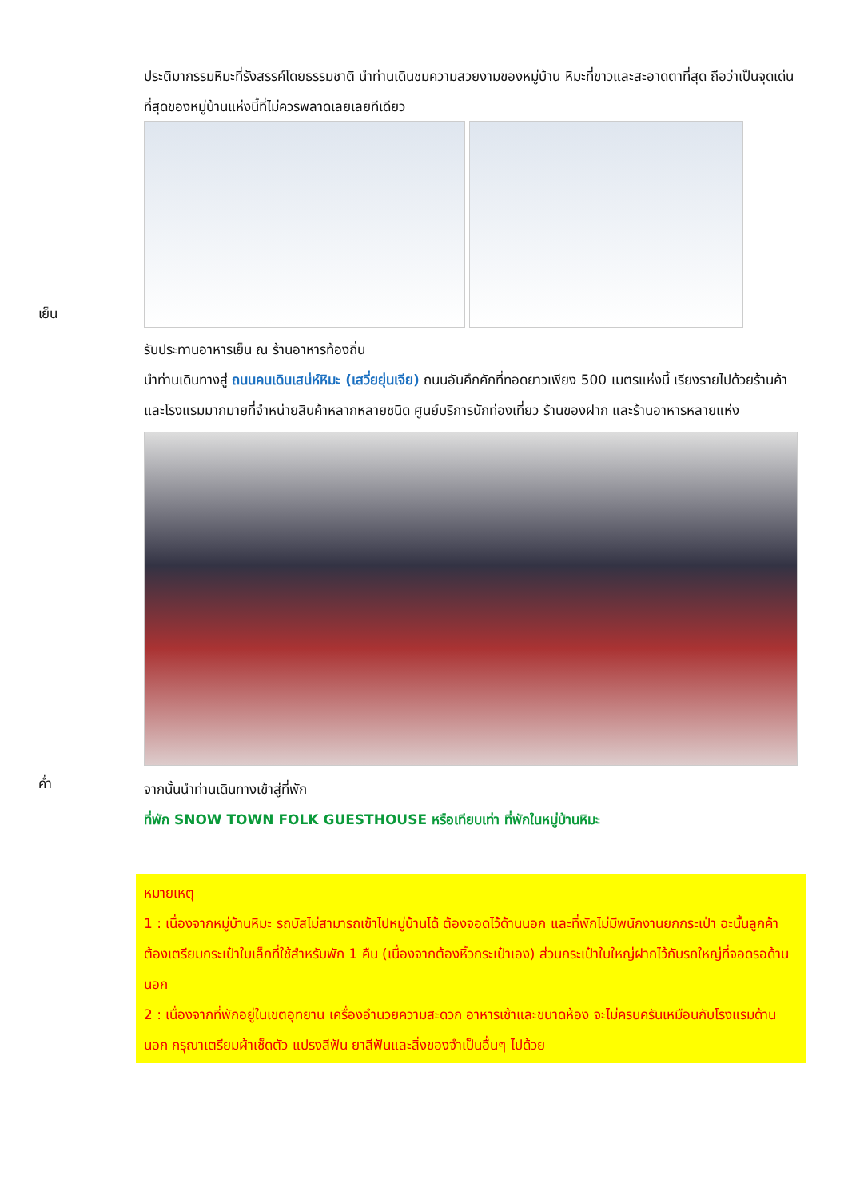ประติมากรรมหิมะที่รังสรรค์โดยธรรมชาติ นำท่านเดินชมความสวยงามของหมู่บ้าน หิมะที่ขาวและสะอาดตาที่สุด ถือว่าเป็นจุดเด่นที่สุดของหมู่บ้านแห่งนี้ที่ไม่ควรพลาดเลยเลยทีเดียว
เย็น
รับประทานอาหารเย็น ณ ร้านอาหารท้องถิ่น
นำท่านเดินทางสู่ ถนนคนเดินเสน่ห์หิมะ (เสวี่ยยุ่นเจีย) ถนนอันคึกคักที่ทอดยาวเพียง 500 เมตรแห่งนี้ เรียงรายไปด้วยร้านค้าและโรงแรมมากมายที่จำหน่ายสินค้าหลากหลายชนิด ศูนย์บริการนักท่องเที่ยว ร้านของฝาก และร้านอาหารหลายแห่ง
ค่ำ
จากนั้นนำท่านเดินทางเข้าสู่ที่พัก
ที่พัก SNOW TOWN FOLK GUESTHOUSE หรือเทียบเท่า ที่พักในหมู่บ้านหิมะ
หมายเหตุ
1 : เนื่องจากหมู่บ้านหิมะ รถบัสไม่สามารถเข้าไปหมู่บ้านได้ ต้องจอดไว้ด้านนอก และที่พักไม่มีพนักงานยกกระเป๋า ฉะนั้นลูกค้าต้องเตรียมกระเป๋าใบเล็กที่ใช้สำหรับพัก 1 คืน (เนื่องจากต้องหิ้วกระเป๋าเอง) ส่วนกระเป๋าใบใหญ่ฝากไว้กับรถใหญ่ที่จอดรอด้านนอก
2 : เนื่องจากที่พักอยู่ในเขตอุทยาน เครื่องอำนวยความสะดวก อาหารเช้าและขนาดห้อง จะไม่ครบครันเหมือนกับโรงแรมด้านนอก กรุณาเตรียมผ้าเช็ดตัว แปรงสีฟัน ยาสีฟันและสิ่งของจำเป็นอื่นๆ ไปด้วย